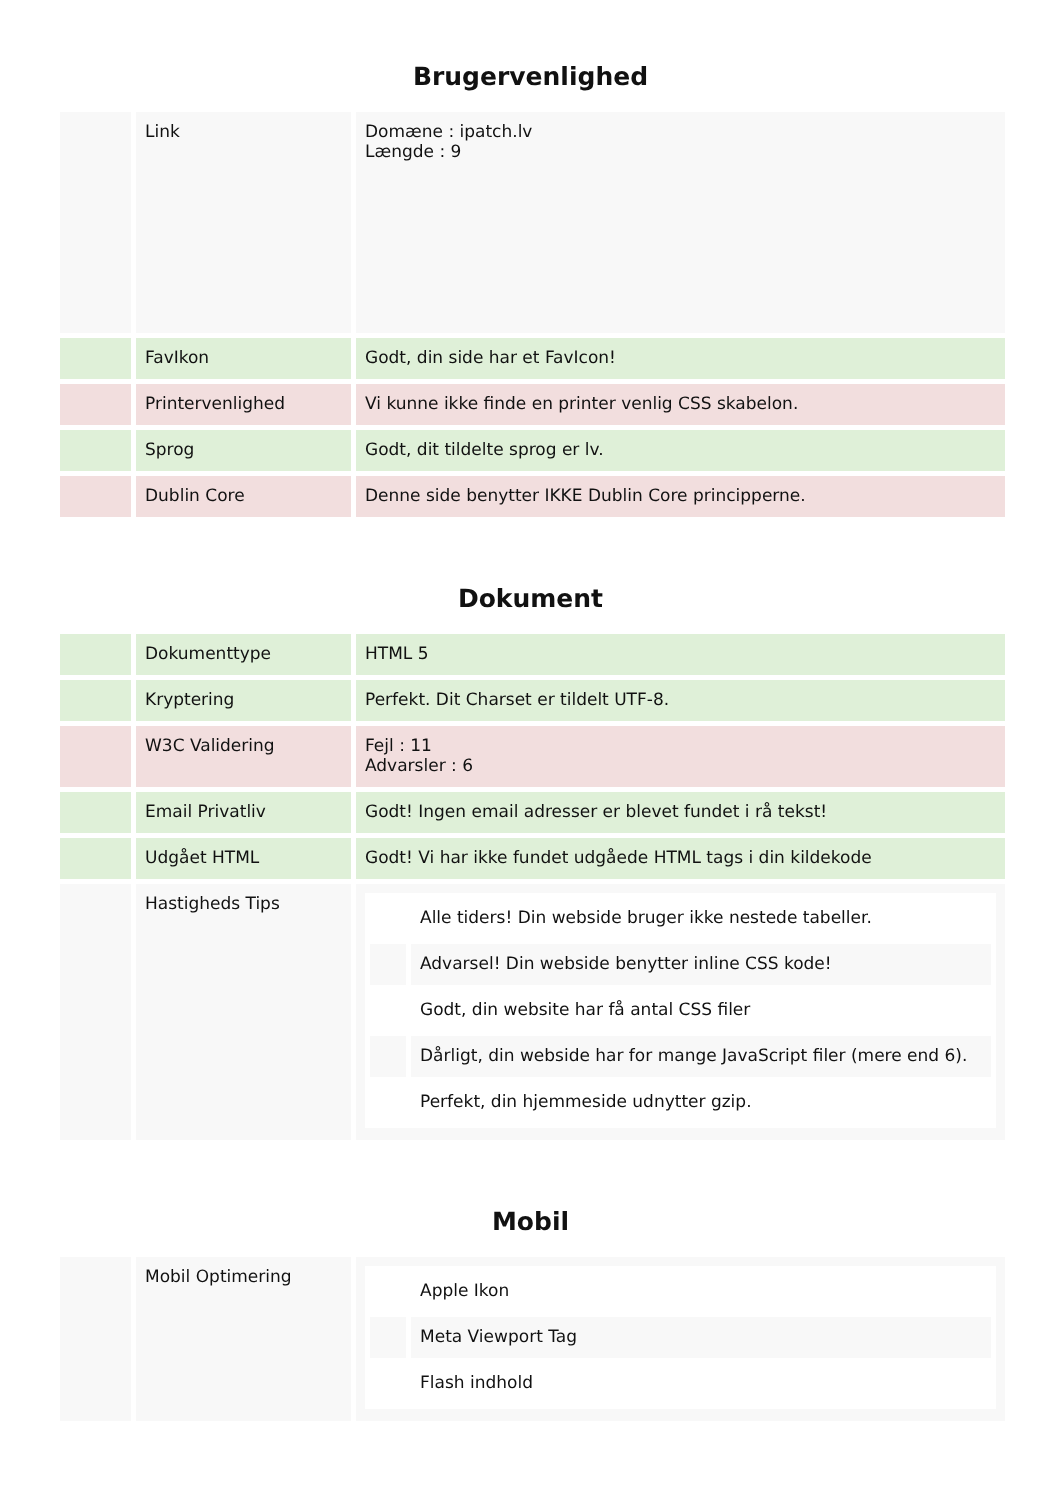Brugervenlighed
| | Link | Domæne : ipatch.lv Længde : 9 |
| | FavIkon | Godt, din side har et FavIcon! |
| | Printervenlighed | Vi kunne ikke finde en printer venlig CSS skabelon. |
| | Sprog | Godt, dit tildelte sprog er lv. |
| | Dublin Core | Denne side benytter IKKE Dublin Core principperne. |
Dokument
| | Dokumenttype | HTML 5 |
| | Kryptering | Perfekt. Dit Charset er tildelt UTF-8. |
| | W3C Validering | Fejl : 11 Advarsler : 6 |
| | Email Privatliv | Godt! Ingen email adresser er blevet fundet i rå tekst! |
| | Udgået HTML | Godt! Vi har ikke fundet udgåede HTML tags i din kildekode |
| | Hastigheds Tips | / / Alle tiders! Din webside bruger ikke nestede tabeller. / / / Advarsel! Din webside benytter inline CSS kode! / / / Godt, din website har få antal CSS filer / / / Dårligt, din webside har for mange JavaScript filer (mere end 6). / / / Perfekt, din hjemmeside udnytter gzip. / |
Mobil
| | Mobil Optimering | / / Apple Ikon / / / Meta Viewport Tag / / / Flash indhold / |